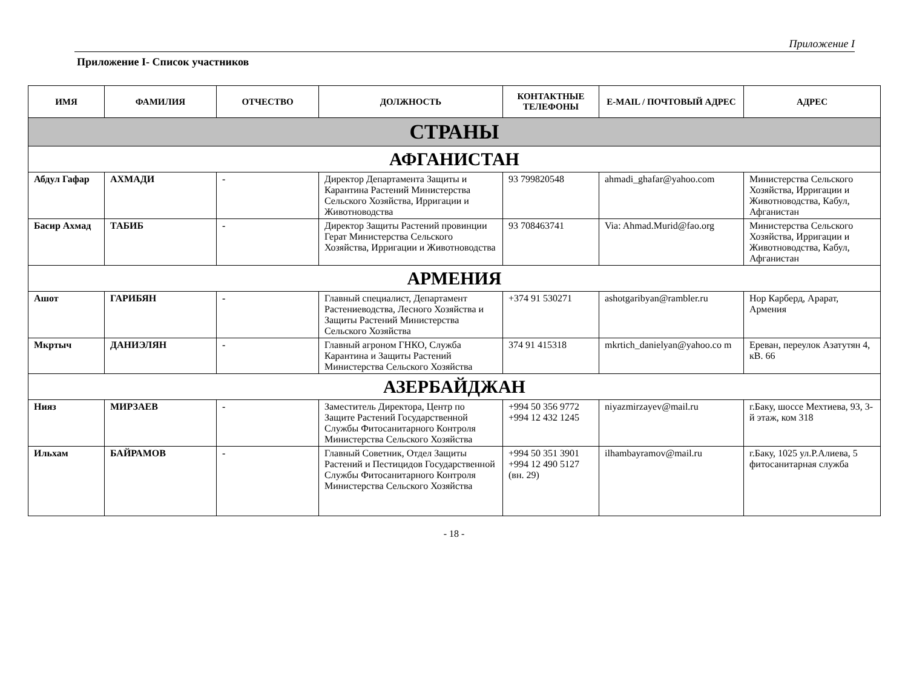Приложение I
Приложение I- Список участников
| ИМЯ | ФАМИЛИЯ | ОТЧЕСТВО | ДОЛЖНОСТЬ | КОНТАКТНЫЕ ТЕЛЕФОНЫ | E-MAIL / ПОЧТОВЫЙ АДРЕС | АДРЕС |
| --- | --- | --- | --- | --- | --- | --- |
| СТРАНЫ | | | | | | |
| АФГАНИСТАН | | | | | | |
| Абдул Гафар | АХМАДИ | - | Директор Департамента Защиты и Карантина Растений Министерства Сельского Хозяйства, Ирригации и Животноводства | 93 799820548 | ahmadi_ghafar@yahoo.com | Министерства Сельского Хозяйства, Ирригации и Животноводства, Кабул, Афганистан |
| Басир Ахмад | ТАБИБ | - | Директор Защиты Растений провинции Герат Министерства Сельского Хозяйства, Ирригации и Животноводства | 93 708463741 | Via: Ahmad.Murid@fao.org | Министерства Сельского Хозяйства, Ирригации и Животноводства, Кабул, Афганистан |
| АРМЕНИЯ | | | | | | |
| Ашот | ГАРИБЯН | - | Главный специалист, Департамент Растениеводства, Лесного Хозяйства и Защиты Растений Министерства Сельского Хозяйства | +374 91 530271 | ashotgaribyan@rambler.ru | Нор Карберд, Арарат, Армения |
| Мкртыч | ДАНИЭЛЯН | - | Главный агроном ГНКО, Служба Карантина и Защиты Растений Министерства Сельского Хозяйства | 374 91 415318 | mkrtich_danielyan@yahoo.co m | Ереван, переулок Азатутян 4, кВ. 66 |
| АЗЕРБАЙДЖАН | | | | | | |
| Нияз | МИРЗАЕВ | - | Заместитель Директора, Центр по Защите Растений Государственной Службы Фитосанитарного Контроля Министерства Сельского Хозяйства | +994 50 356 9772 +994 12 432 1245 | niyazmirzayev@mail.ru | г.Баку, шоссе Мехтиева, 93, 3-й этаж, ком 318 |
| Ильхам | БАЙРАМОВ | - | Главный Советник, Отдел Защиты Растений и Пестицидов Государственной Службы Фитосанитарного Контроля Министерства Сельского Хозяйства | +994 50 351 3901 +994 12 490 5127 (вн. 29) | ilhambayramov@mail.ru | г.Баку, 1025 ул.Р.Алиева, 5 фитосанитарная служба |
- 18 -